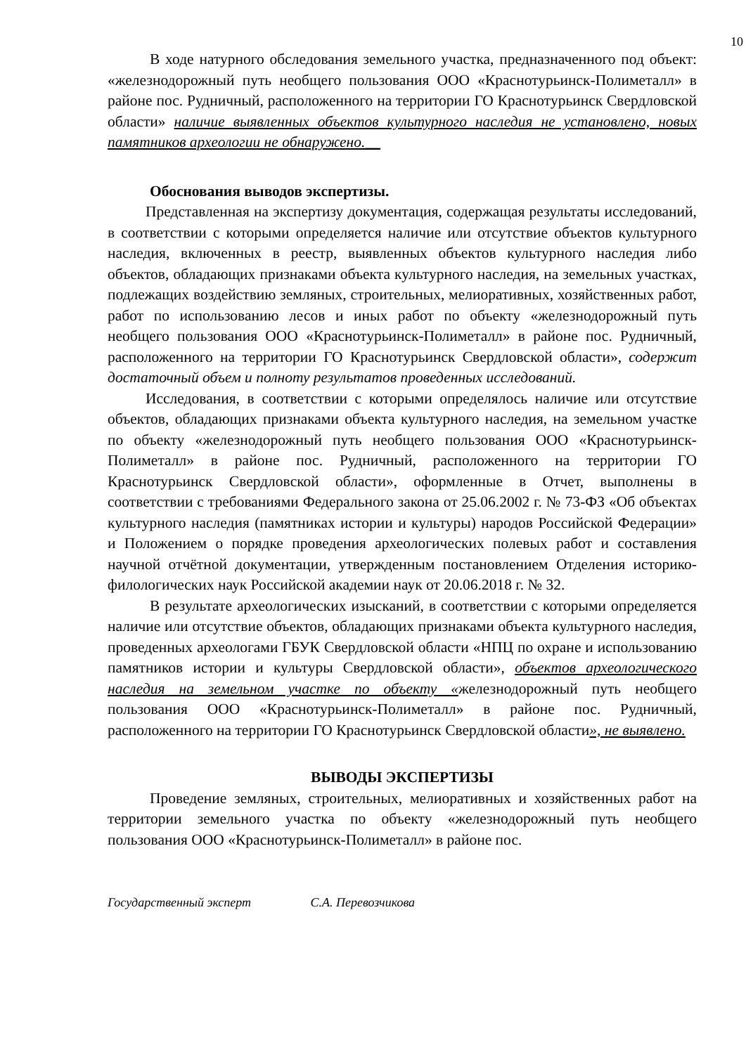10
В ходе натурного обследования земельного участка, предназначенного под объект: «железнодорожный путь необщего пользования ООО «Краснотурьинск-Полиметалл» в районе пос. Рудничный, расположенного на территории ГО Краснотурьинск Свердловской области» наличие выявленных объектов культурного наследия не установлено, новых памятников археологии не обнаружено.__
Обоснования выводов экспертизы.
Представленная на экспертизу документация, содержащая результаты исследований, в соответствии с которыми определяется наличие или отсутствие объектов культурного наследия, включенных в реестр, выявленных объектов культурного наследия либо объектов, обладающих признаками объекта культурного наследия, на земельных участках, подлежащих воздействию земляных, строительных, мелиоративных, хозяйственных работ, работ по использованию лесов и иных работ по объекту «железнодорожный путь необщего пользования ООО «Краснотурьинск-Полиметалл» в районе пос. Рудничный, расположенного на территории ГО Краснотурьинск Свердловской области», содержит достаточный объем и полноту результатов проведенных исследований.
Исследования, в соответствии с которыми определялось наличие или отсутствие объектов, обладающих признаками объекта культурного наследия, на земельном участке по объекту «железнодорожный путь необщего пользования ООО «Краснотурьинск-Полиметалл» в районе пос. Рудничный, расположенного на территории ГО Краснотурьинск Свердловской области», оформленные в Отчет, выполнены в соответствии с требованиями Федерального закона от 25.06.2002 г. № 73-ФЗ «Об объектах культурного наследия (памятниках истории и культуры) народов Российской Федерации» и Положением о порядке проведения археологических полевых работ и составления научной отчётной документации, утвержденным постановлением Отделения историко-филологических наук Российской академии наук от 20.06.2018 г. № 32.
В результате археологических изысканий, в соответствии с которыми определяется наличие или отсутствие объектов, обладающих признаками объекта культурного наследия, проведенных археологами ГБУК Свердловской области «НПЦ по охране и использованию памятников истории и культуры Свердловской области», объектов археологического наследия на земельном участке по объекту «железнодорожный путь необщего пользования ООО «Краснотурьинск-Полиметалл» в районе пос. Рудничный, расположенного на территории ГО Краснотурьинск Свердловской области», не выявлено.
ВЫВОДЫ ЭКСПЕРТИЗЫ
Проведение земляных, строительных, мелиоративных и хозяйственных работ на территории земельного участка по объекту «железнодорожный путь необщего пользования ООО «Краснотурьинск-Полиметалл» в районе пос.
Государственный эксперт С.А. Перевозчикова